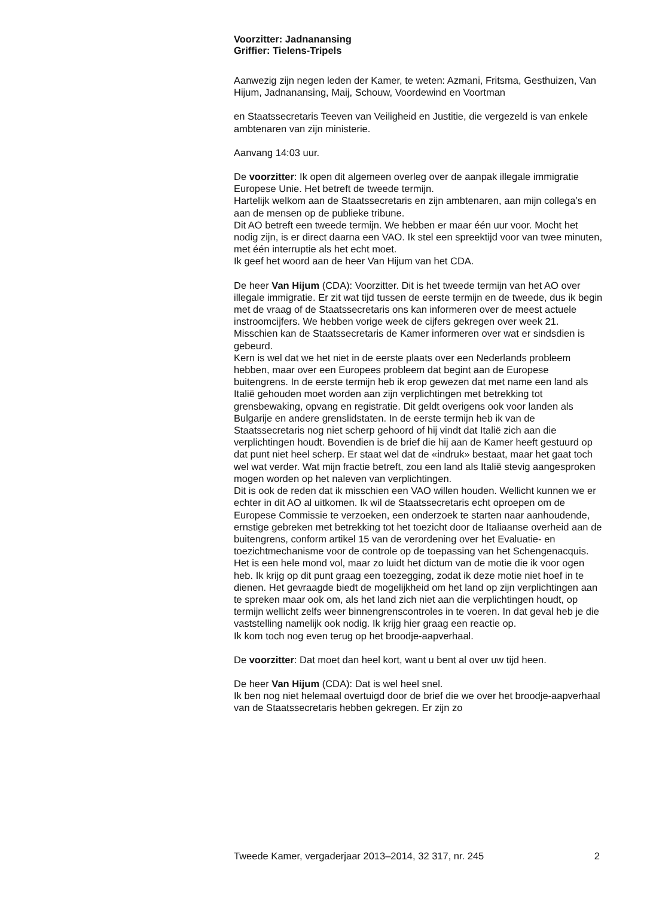Voorzitter: Jadnanansing
Griffier: Tielens-Tripels
Aanwezig zijn negen leden der Kamer, te weten: Azmani, Fritsma, Gesthuizen, Van Hijum, Jadnanansing, Maij, Schouw, Voordewind en Voortman
en Staatssecretaris Teeven van Veiligheid en Justitie, die vergezeld is van enkele ambtenaren van zijn ministerie.
Aanvang 14:03 uur.
De voorzitter: Ik open dit algemeen overleg over de aanpak illegale immigratie Europese Unie. Het betreft de tweede termijn.
Hartelijk welkom aan de Staatssecretaris en zijn ambtenaren, aan mijn collega’s en aan de mensen op de publieke tribune.
Dit AO betreft een tweede termijn. We hebben er maar één uur voor. Mocht het nodig zijn, is er direct daarna een VAO. Ik stel een spreektijd voor van twee minuten, met één interruptie als het echt moet.
Ik geef het woord aan de heer Van Hijum van het CDA.
De heer Van Hijum (CDA): Voorzitter. Dit is het tweede termijn van het AO over illegale immigratie. Er zit wat tijd tussen de eerste termijn en de tweede, dus ik begin met de vraag of de Staatssecretaris ons kan informeren over de meest actuele instroomcijfers. We hebben vorige week de cijfers gekregen over week 21. Misschien kan de Staatssecretaris de Kamer informeren over wat er sindsdien is gebeurd.
Kern is wel dat we het niet in de eerste plaats over een Nederlands probleem hebben, maar over een Europees probleem dat begint aan de Europese buitengrens. In de eerste termijn heb ik erop gewezen dat met name een land als Italië gehouden moet worden aan zijn verplichtingen met betrekking tot grensbewaking, opvang en registratie. Dit geldt overigens ook voor landen als Bulgarije en andere grenslidstaten. In de eerste termijn heb ik van de Staatssecretaris nog niet scherp gehoord of hij vindt dat Italië zich aan die verplichtingen houdt. Bovendien is de brief die hij aan de Kamer heeft gestuurd op dat punt niet heel scherp. Er staat wel dat de «indruk» bestaat, maar het gaat toch wel wat verder. Wat mijn fractie betreft, zou een land als Italië stevig aangesproken mogen worden op het naleven van verplichtingen.
Dit is ook de reden dat ik misschien een VAO willen houden. Wellicht kunnen we er echter in dit AO al uitkomen. Ik wil de Staatssecretaris echt oproepen om de Europese Commissie te verzoeken, een onderzoek te starten naar aanhoudende, ernstige gebreken met betrekking tot het toezicht door de Italiaanse overheid aan de buitengrens, conform artikel 15 van de verordening over het Evaluatie- en toezichtmechanisme voor de controle op de toepassing van het Schengenacquis. Het is een hele mond vol, maar zo luidt het dictum van de motie die ik voor ogen heb. Ik krijg op dit punt graag een toezegging, zodat ik deze motie niet hoef in te dienen. Het gevraagde biedt de mogelijkheid om het land op zijn verplichtingen aan te spreken maar ook om, als het land zich niet aan die verplichtingen houdt, op termijn wellicht zelfs weer binnengrenscontroles in te voeren. In dat geval heb je die vaststelling namelijk ook nodig. Ik krijg hier graag een reactie op.
Ik kom toch nog even terug op het broodje-aapverhaal.
De voorzitter: Dat moet dan heel kort, want u bent al over uw tijd heen.
De heer Van Hijum (CDA): Dat is wel heel snel.
Ik ben nog niet helemaal overtuigd door de brief die we over het broodje-aapverhaal van de Staatssecretaris hebben gekregen. Er zijn zo
Tweede Kamer, vergaderjaar 2013–2014, 32 317, nr. 245 2